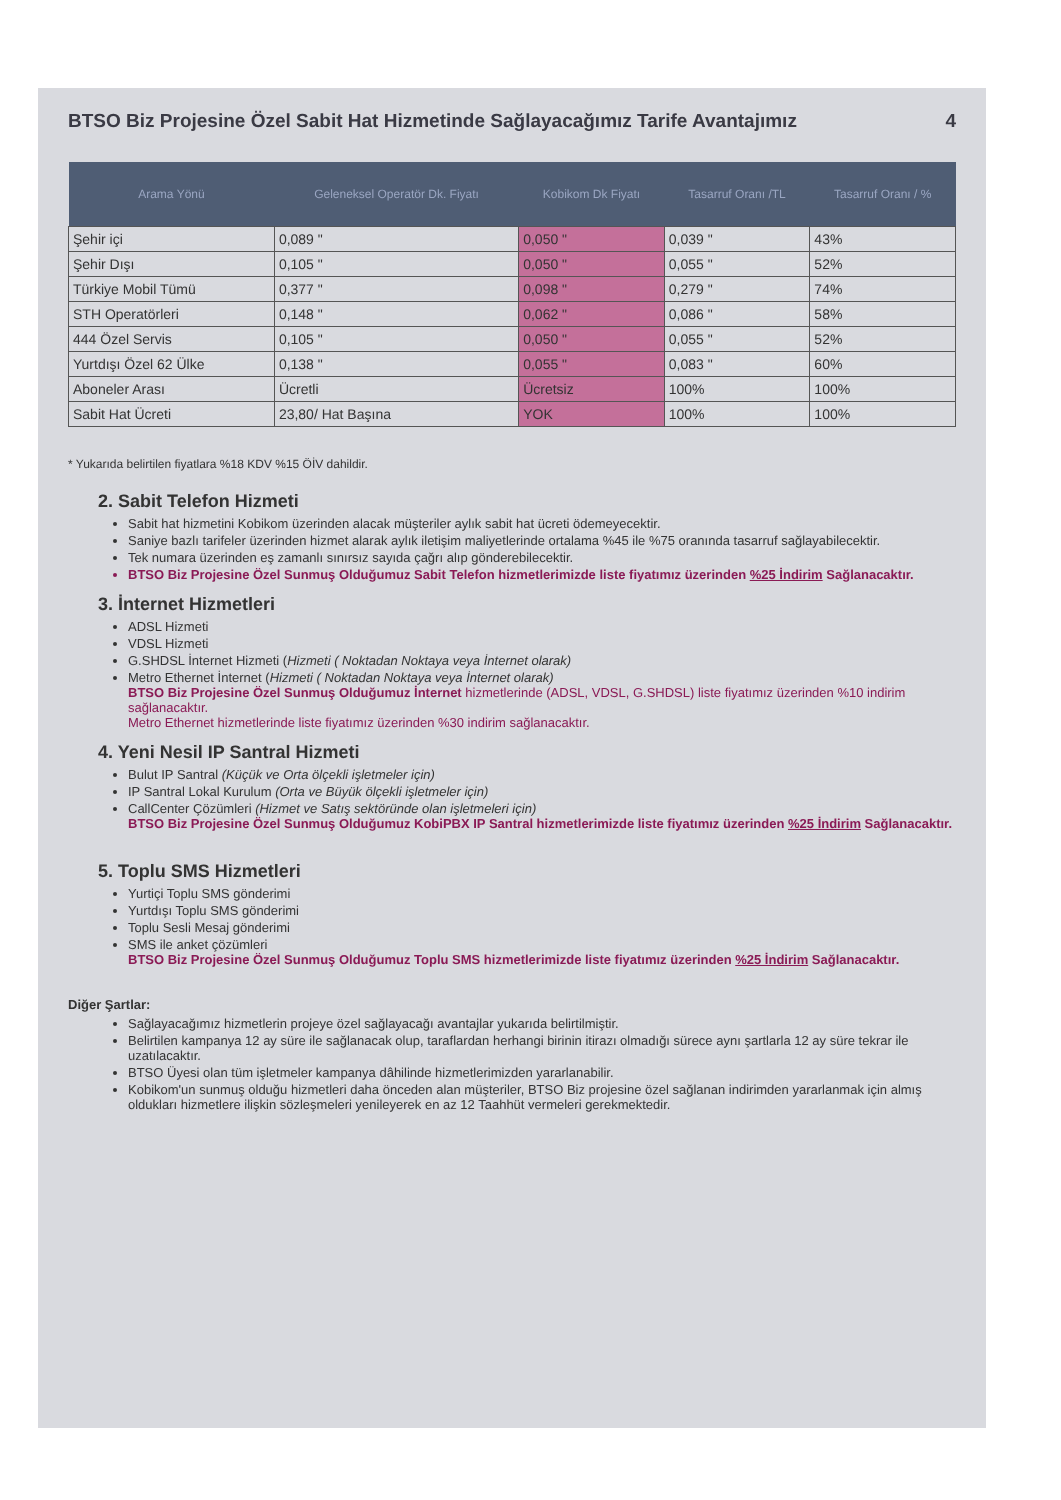BTSO Biz Projesine Özel Sabit Hat Hizmetinde Sağlayacağımız Tarife Avantajımız 4
| Arama Yönü | Geleneksel Operatör Dk. Fiyatı | Kobikom Dk Fiyatı | Tasarruf Oranı /TL | Tasarruf Oranı / % |
| --- | --- | --- | --- | --- |
| Şehir içi | 0,089 " | 0,050 " | 0,039 " | 43% |
| Şehir Dışı | 0,105 " | 0,050 " | 0,055 " | 52% |
| Türkiye Mobil Tümü | 0,377 " | 0,098 " | 0,279 " | 74% |
| STH Operatörleri | 0,148 " | 0,062 " | 0,086 " | 58% |
| 444 Özel Servis | 0,105 " | 0,050 " | 0,055 " | 52% |
| Yurtdışı Özel 62 Ülke | 0,138 " | 0,055 " | 0,083 " | 60% |
| Aboneler Arası | Ücretli | Ücretsiz | 100% | 100% |
| Sabit Hat Ücreti | 23,80/ Hat Başına | YOK | 100% | 100% |
* Yukarıda belirtilen fiyatlara %18 KDV %15 ÖİV dahildir.
2. Sabit Telefon Hizmeti
Sabit hat hizmetini Kobikom üzerinden alacak müşteriler aylık sabit hat ücreti ödemeyecektir.
Saniye bazlı tarifeler üzerinden hizmet alarak aylık iletişim maliyetlerinde ortalama %45 ile %75 oranında tasarruf sağlayabilecektir.
Tek numara üzerinden eş zamanlı sınırsız sayıda çağrı alıp gönderebilecektir.
BTSO Biz Projesine Özel Sunmuş Olduğumuz Sabit Telefon hizmetlerimizde liste fiyatımız üzerinden %25 İndirim Sağlanacaktır.
3. İnternet Hizmetleri
ADSL Hizmeti
VDSL Hizmeti
G.SHDSL İnternet Hizmeti (Hizmeti ( Noktadan Noktaya veya İnternet olarak)
Metro Ethernet İnternet (Hizmeti ( Noktadan Noktaya veya İnternet olarak)
BTSO Biz Projesine Özel Sunmuş Olduğumuz İnternet hizmetlerinde (ADSL, VDSL, G.SHDSL) liste fiyatımız üzerinden %10 indirim sağlanacaktır.
Metro Ethernet hizmetlerinde liste fiyatımız üzerinden %30 indirim sağlanacaktır.
4. Yeni Nesil IP Santral Hizmeti
Bulut IP Santral (Küçük ve Orta ölçekli işletmeler için)
IP Santral Lokal Kurulum (Orta ve Büyük ölçekli işletmeler için)
CallCenter Çözümleri (Hizmet ve Satış sektöründe olan işletmeleri için)
BTSO Biz Projesine Özel Sunmuş Olduğumuz KobiPBX IP Santral hizmetlerimizde liste fiyatımız üzerinden %25 İndirim Sağlanacaktır.
5. Toplu SMS Hizmetleri
Yurtiçi Toplu SMS gönderimi
Yurtdışı Toplu SMS gönderimi
Toplu Sesli Mesaj gönderimi
SMS ile anket çözümleri
BTSO Biz Projesine Özel Sunmuş Olduğumuz Toplu SMS hizmetlerimizde liste fiyatımız üzerinden %25 İndirim Sağlanacaktır.
Diğer Şartlar:
Sağlayacağımız hizmetlerin projeye özel sağlayacağı avantajlar yukarıda belirtilmiştir.
Belirtilen kampanya 12 ay süre ile sağlanacak olup, taraflardan herhangi birinin itirazı olmadığı sürece aynı şartlarla 12 ay süre tekrar ile uzatılacaktır.
BTSO Üyesi olan tüm işletmeler kampanya dâhilinde hizmetlerimizden yararlanabilir.
Kobikom'un sunmuş olduğu hizmetleri daha önceden alan müşteriler, BTSO Biz projesine özel sağlanan indirimden yararlanmak için almış oldukları hizmetlere ilişkin sözleşmeleri yenileyerek en az 12 Taahhüt vermeleri gerekmektedir.